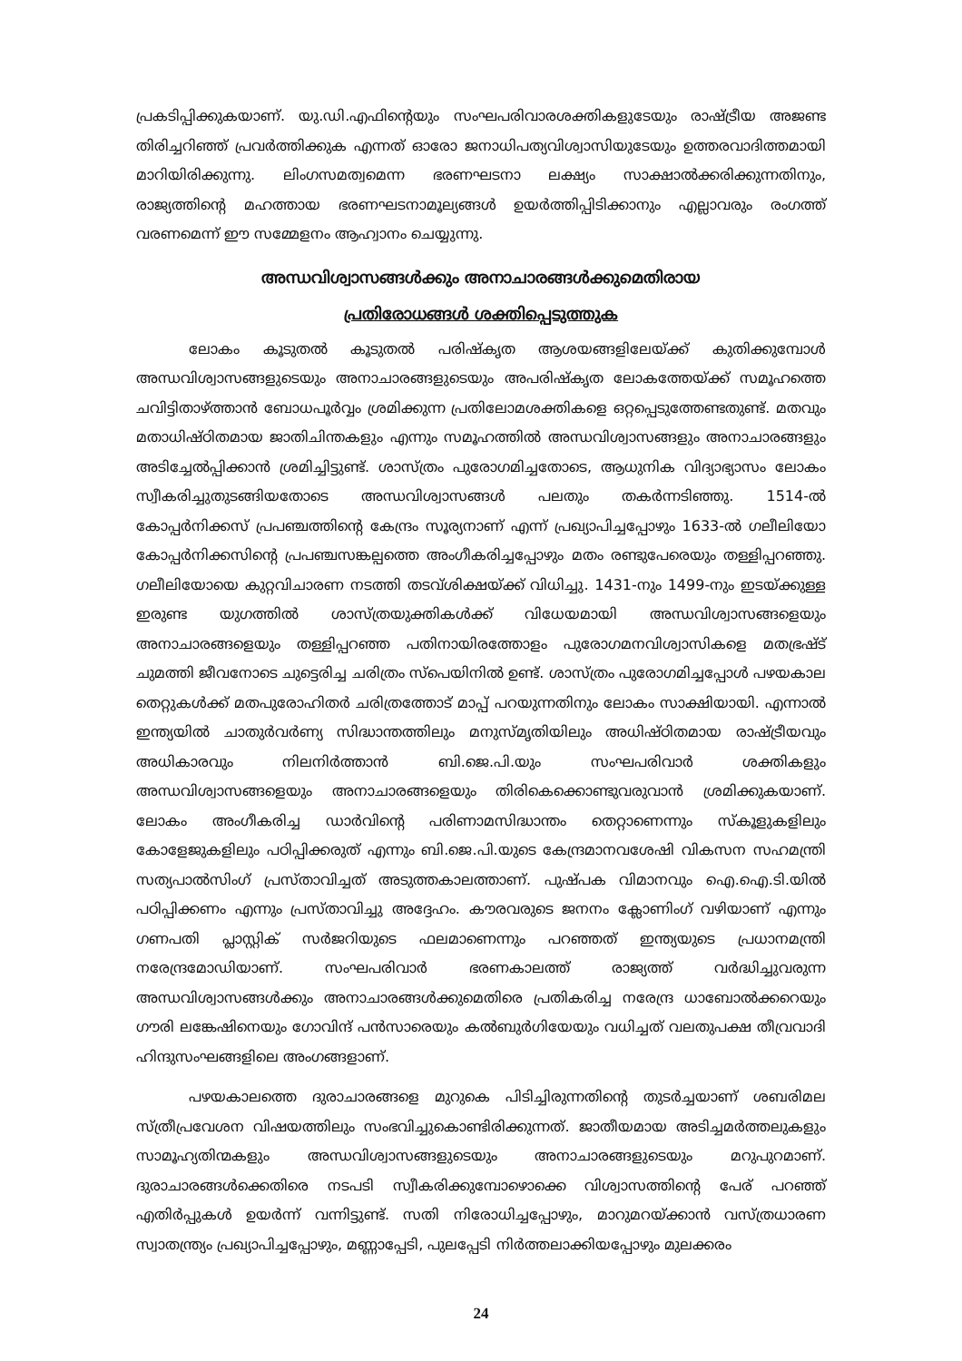പ്രകടിപ്പിക്കുകയാണ്. യു.ഡി.എഫിന്റെയും സംഘപരിവാരശക്തികളുടേയും രാഷ്ട്രീയ അജണ്ട തിരിച്ചറിഞ്ഞ് പ്രവർത്തിക്കുക എന്നത് ഓരോ ജനാധിപത്യവിശ്വാസിയുടേയും ഉത്തരവാദിത്തമായി മാറിയിരിക്കുന്നു. ലിംഗസമത്വമെന്ന ഭരണഘടനാ ലക്ഷ്യം സാക്ഷാൽക്കരിക്കുന്നതിനും, രാജ്യത്തിന്റെ മഹത്തായ ഭരണഘടനാമൂല്യങ്ങൾ ഉയർത്തിപ്പിടിക്കാനും എല്ലാവരും രംഗത്ത് വരണമെന്ന് ഈ സമ്മേളനം ആഹ്വാനം ചെയ്യുന്നു.
അന്ധവിശ്വാസങ്ങൾക്കും അനാചാരങ്ങൾക്കുമെതിരായ
പ്രതിരോധങ്ങൾ ശക്തിപ്പെടുത്തുക
ലോകം കൂടുതൽ കൂടുതൽ പരിഷ്കൃത ആശയങ്ങളിലേയ്ക്ക് കുതിക്കുമ്പോൾ അന്ധവിശ്വാസങ്ങളുടെയും അനാചാരങ്ങളുടെയും അപരിഷ്കൃത ലോകത്തേയ്ക്ക് സമൂഹത്തെ ചവിട്ടിതാഴ്ത്താൻ ബോധപൂർവ്വം ശ്രമിക്കുന്ന പ്രതിലോമശക്തികളെ ഒറ്റപ്പെടുത്തേണ്ടതുണ്ട്. മതവും മതാധിഷ്ഠിതമായ ജാതിചിന്തകളും എന്നും സമൂഹത്തിൽ അന്ധവിശ്വാസങ്ങളും അനാചാരങ്ങളും അടിച്ചേൽപ്പിക്കാൻ ശ്രമിച്ചിട്ടുണ്ട്. ശാസ്ത്രം പുരോഗമിച്ചതോടെ, ആധുനിക വിദ്യാഭ്യാസം ലോകം സ്വീകരിച്ചുതുടങ്ങിയതോടെ അന്ധവിശ്വാസങ്ങൾ പലതും തകർന്നടിഞ്ഞു. 1514-ൽ കോപ്പർനിക്കസ് പ്രപഞ്ചത്തിന്റെ കേന്ദ്രം സൂര്യനാണ് എന്ന് പ്രഖ്യാപിച്ചപ്പോഴും 1633-ൽ ഗലീലിയോ കോപ്പർനിക്കസിന്റെ പ്രപഞ്ചസങ്കല്പത്തെ അംഗീകരിച്ചപ്പോഴും മതം രണ്ടുപേരെയും തള്ളിപ്പറഞ്ഞു. ഗലീലിയോയെ കുറ്റവിചാരണ നടത്തി തടവ്ശിക്ഷയ്ക്ക് വിധിച്ചു. 1431-നും 1499-നും ഇടയ്ക്കുള്ള ഇരുണ്ട യുഗത്തിൽ ശാസ്ത്രയുക്തികൾക്ക് വിധേയമായി അന്ധവിശ്വാസങ്ങളെയും അനാചാരങ്ങളെയും തള്ളിപ്പറഞ്ഞ പതിനായിരത്തോളം പുരോഗമനവിശ്വാസികളെ മതഭ്രഷ്ട് ചുമത്തി ജീവനോടെ ചുട്ടെരിച്ച ചരിത്രം സ്പെയിനിൽ ഉണ്ട്. ശാസ്ത്രം പുരോഗമിച്ചപ്പോൾ പഴയകാല തെറ്റുകൾക്ക് മതപുരോഹിതർ ചരിത്രത്തോട് മാപ്പ് പറയുന്നതിനും ലോകം സാക്ഷിയായി. എന്നാൽ ഇന്ത്യയിൽ ചാതുർവർണ്യ സിദ്ധാന്തത്തിലും മനുസ്മൃതിയിലും അധിഷ്ഠിതമായ രാഷ്ട്രീയവും അധികാരവും നിലനിർത്താൻ ബി.ജെ.പി.യും സംഘപരിവാർ ശക്തികളും അന്ധവിശ്വാസങ്ങളെയും അനാചാരങ്ങളെയും തിരികെക്കൊണ്ടുവരുവാൻ ശ്രമിക്കുകയാണ്. ലോകം അംഗീകരിച്ച ഡാർവിന്റെ പരിണാമസിദ്ധാന്തം തെറ്റാണെന്നും സ്കൂളുകളിലും കോളേജുകളിലും പഠിപ്പിക്കരുത് എന്നും ബി.ജെ.പി.യുടെ കേന്ദ്രമാനവശേഷി വികസന സഹമന്ത്രി സത്യപാൽസിംഗ് പ്രസ്താവിച്ചത് അടുത്തകാലത്താണ്. പുഷ്പക വിമാനവും ഐ.ഐ.ടി.യിൽ പഠിപ്പിക്കണം എന്നും പ്രസ്താവിച്ചു അദ്ദേഹം. കൗരവരുടെ ജനനം ക്ലോണിംഗ് വഴിയാണ് എന്നും ഗണപതി പ്ലാസ്റ്റിക് സർജറിയുടെ ഫലമാണെന്നും പറഞ്ഞത് ഇന്ത്യയുടെ പ്രധാനമന്ത്രി നരേന്ദ്രമോഡിയാണ്. സംഘപരിവാർ ഭരണകാലത്ത് രാജ്യത്ത് വർദ്ധിച്ചുവരുന്ന അന്ധവിശ്വാസങ്ങൾക്കും അനാചാരങ്ങൾക്കുമെതിരെ പ്രതികരിച്ച നരേന്ദ്ര ധാബോൽക്കറെയും ഗൗരി ലങ്കേഷിനെയും ഗോവിന്ദ് പൻസാരെയും കൽബുർഗിയേയും വധിച്ചത് വലതുപക്ഷ തീവ്രവാദി ഹിന്ദുസംഘങ്ങളിലെ അംഗങ്ങളാണ്.
പഴയകാലത്തെ ദുരാചാരങ്ങളെ മുറുകെ പിടിച്ചിരുന്നതിന്റെ തുടർച്ചയാണ് ശബരിമല സ്ത്രീപ്രവേശന വിഷയത്തിലും സംഭവിച്ചുകൊണ്ടിരിക്കുന്നത്. ജാതീയമായ അടിച്ചമർത്തലുകളും സാമൂഹ്യതിന്മകളും അന്ധവിശ്വാസങ്ങളുടെയും അനാചാരങ്ങളുടെയും മറുപുറമാണ്. ദുരാചാരങ്ങൾക്കെതിരെ നടപടി സ്വീകരിക്കുമ്പോഴൊക്കെ വിശ്വാസത്തിന്റെ പേര് പറഞ്ഞ് എതിർപ്പുകൾ ഉയർന്ന് വന്നിട്ടുണ്ട്. സതി നിരോധിച്ചപ്പോഴും, മാറുമറയ്ക്കാൻ വസ്ത്രധാരണ സ്വാതന്ത്ര്യം പ്രഖ്യാപിച്ചപ്പോഴും, മണ്ണാപ്പേടി, പുലപ്പേടി നിർത്തലാക്കിയപ്പോഴും മുലക്കരം
24